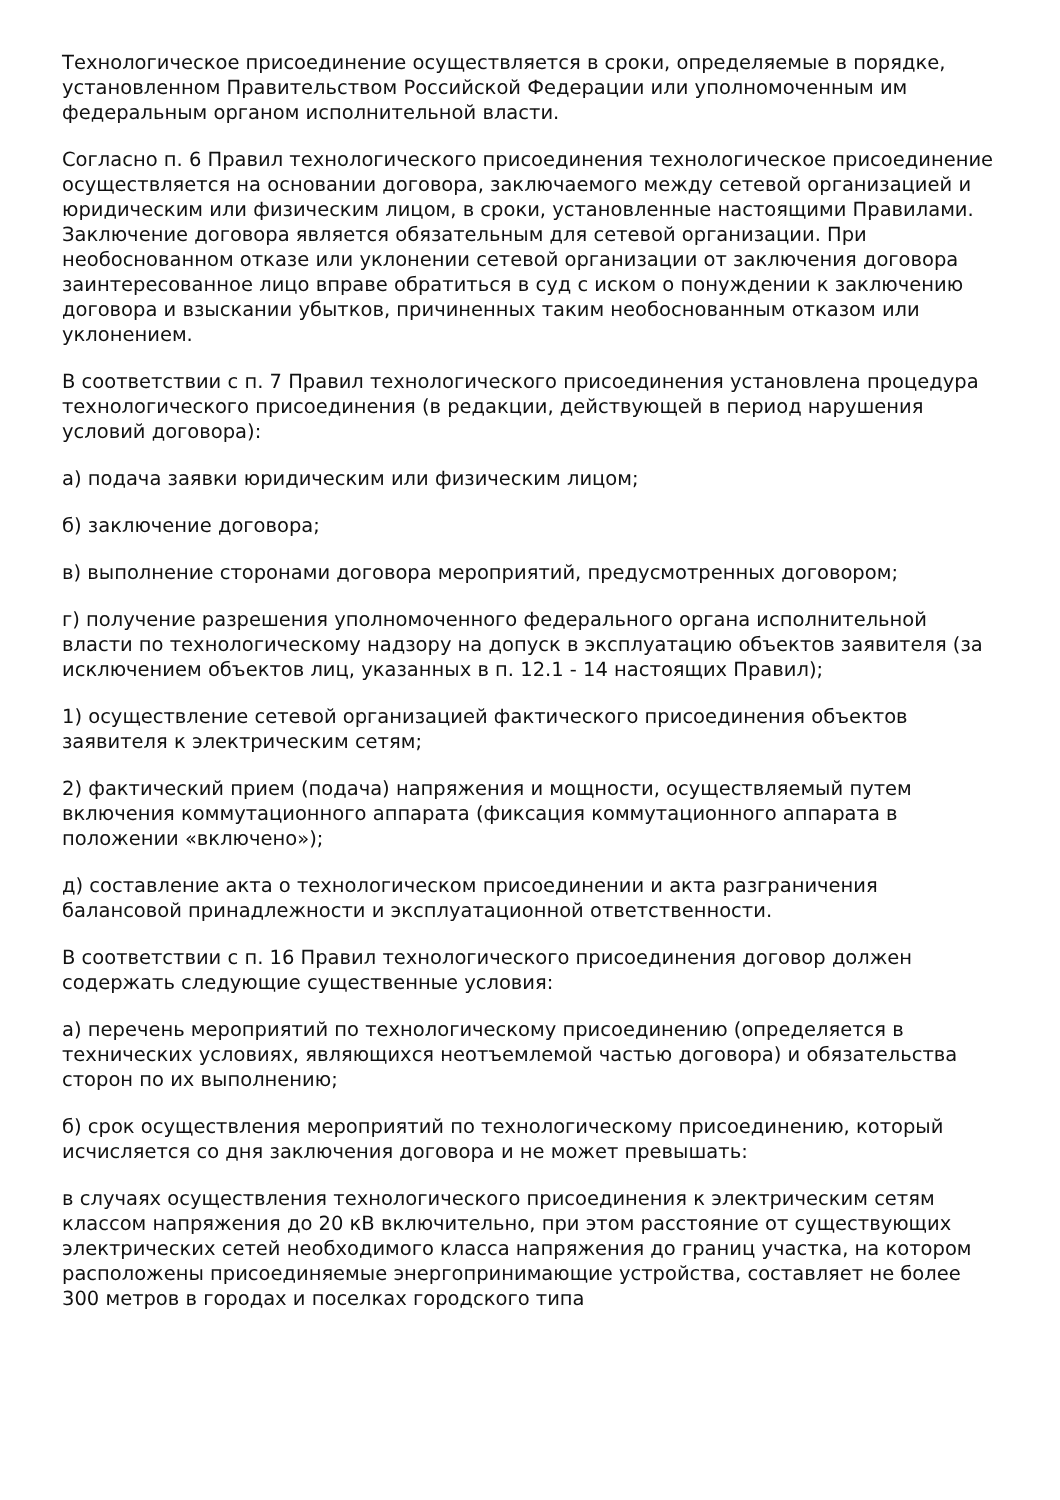Технологическое присоединение осуществляется в сроки, определяемые в порядке, установленном Правительством Российской Федерации или уполномоченным им федеральным органом исполнительной власти.
Согласно п. 6 Правил технологического присоединения технологическое присоединение осуществляется на основании договора, заключаемого между сетевой организацией и юридическим или физическим лицом, в сроки, установленные настоящими Правилами. Заключение договора является обязательным для сетевой организации. При необоснованном отказе или уклонении сетевой организации от заключения договора заинтересованное лицо вправе обратиться в суд с иском о понуждении к заключению договора и взыскании убытков, причиненных таким необоснованным отказом или уклонением.
В соответствии с п. 7 Правил технологического присоединения установлена процедура технологического присоединения (в редакции, действующей в период нарушения условий договора):
а) подача заявки юридическим или физическим лицом;
б) заключение договора;
в) выполнение сторонами договора мероприятий, предусмотренных договором;
г) получение разрешения уполномоченного федерального органа исполнительной власти по технологическому надзору на допуск в эксплуатацию объектов заявителя (за исключением объектов лиц, указанных в п. 12.1 - 14 настоящих Правил);
1) осуществление сетевой организацией фактического присоединения объектов заявителя к электрическим сетям;
2) фактический прием (подача) напряжения и мощности, осуществляемый путем включения коммутационного аппарата (фиксация коммутационного аппарата в положении «включено»);
д) составление акта о технологическом присоединении и акта разграничения балансовой принадлежности и эксплуатационной ответственности.
В соответствии с п. 16 Правил технологического присоединения договор должен содержать следующие существенные условия:
а) перечень мероприятий по технологическому присоединению (определяется в технических условиях, являющихся неотъемлемой частью договора) и обязательства сторон по их выполнению;
б) срок осуществления мероприятий по технологическому присоединению, который исчисляется со дня заключения договора и не может превышать:
в случаях осуществления технологического присоединения к электрическим сетям классом напряжения до 20 кВ включительно, при этом расстояние от существующих электрических сетей необходимого класса напряжения до границ участка, на котором расположены присоединяемые энергопринимающие устройства, составляет не более 300 метров в городах и поселках городского типа